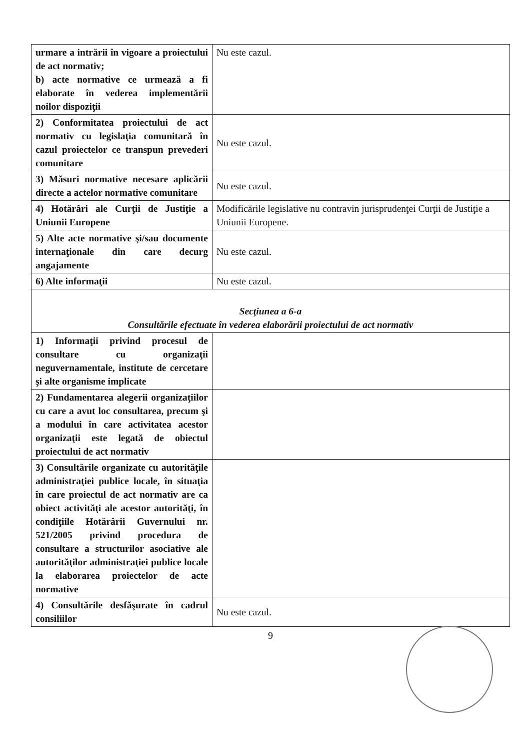| urmare a intrării în vigoare a proiectului de act normativ; b) acte normative ce urmează a fi elaborate în vederea implementării noilor dispoziţii | Nu este cazul. |
| 2) Conformitatea proiectului de act normativ cu legislaţia comunitară în cazul proiectelor ce transpun prevederi comunitare | Nu este cazul. |
| 3) Măsuri normative necesare aplicării directe a actelor normative comunitare | Nu este cazul. |
| 4) Hotărâri ale Curţii de Justiţie a Uniunii Europene | Modificările legislative nu contravin jurisprudenţei Curţii de Justiţie a Uniunii Europene. |
| 5) Alte acte normative şi/sau documente internaţionale din care decurg angajamente | Nu este cazul. |
| 6) Alte informaţii | Nu este cazul. |
| Secţiunea a 6-a Consultările efectuate în vederea elaborării proiectului de act normativ | |
| 1) Informaţii privind procesul de consultare cu organizaţii neguvernamentale, institute de cercetare şi alte organisme implicate | |
| 2) Fundamentarea alegerii organizaţiilor cu care a avut loc consultarea, precum şi a modului în care activitatea acestor organizaţii este legată de obiectul proiectului de act normativ | |
| 3) Consultările organizate cu autorităţile administraţiei publice locale, în situaţia în care proiectul de act normativ are ca obiect activităţi ale acestor autorităţi, în condiţiile Hotărârii Guvernului nr. 521/2005 privind procedura de consultare a structurilor asociative ale autorităţilor administraţiei publice locale la elaborarea proiectelor de acte normative | |
| 4) Consultările desfăşurate în cadrul consiliilor | Nu este cazul. |
9